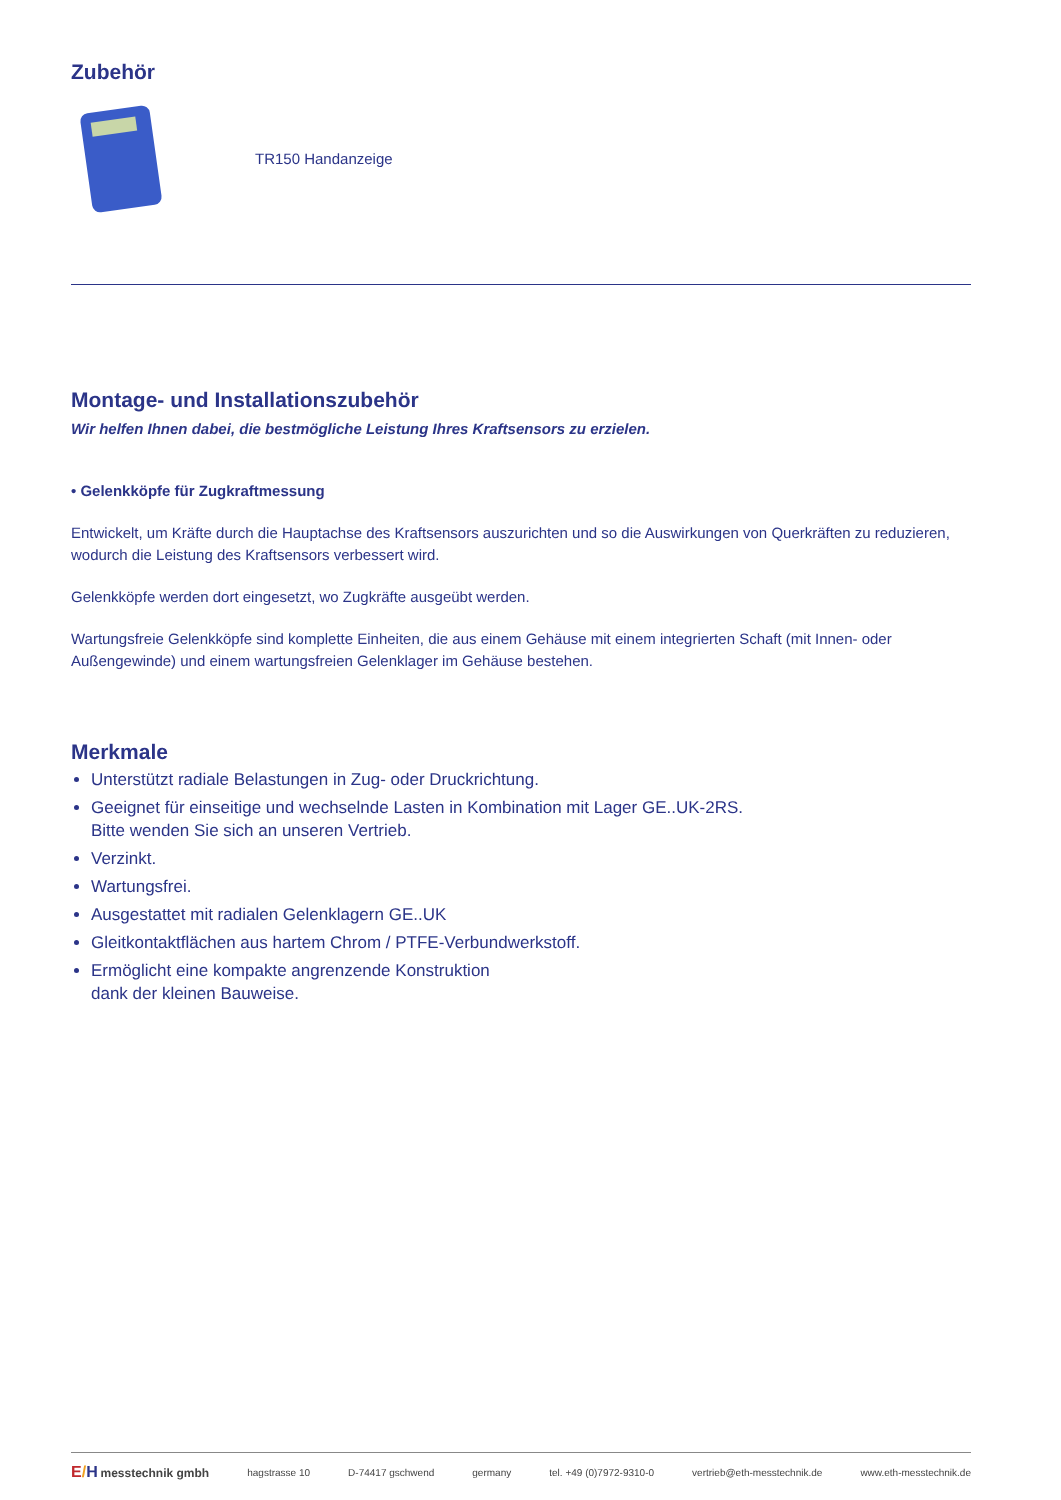Zubehör
TR150 Handanzeige
Montage- und Installationszubehör
Wir helfen Ihnen dabei, die bestmögliche Leistung Ihres Kraftsensors zu erzielen.
• Gelenkköpfe für Zugkraftmessung
Entwickelt, um Kräfte durch die Hauptachse des Kraftsensors auszurichten und so die Auswirkungen von Querkräften zu reduzieren, wodurch die Leistung des Kraftsensors verbessert wird.
Gelenkköpfe werden dort eingesetzt, wo Zugkräfte ausgeübt werden.
Wartungsfreie Gelenkköpfe sind komplette Einheiten, die aus einem Gehäuse mit einem integrierten Schaft (mit Innen- oder Außengewinde) und einem wartungsfreien Gelenklager im Gehäuse bestehen.
Merkmale
Unterstützt radiale Belastungen in Zug- oder Druckrichtung.
Geeignet für einseitige und wechselnde Lasten in Kombination mit Lager GE..UK-2RS.
Bitte wenden Sie sich an unseren Vertrieb.
Verzinkt.
Wartungsfrei.
Ausgestattet mit radialen Gelenklagern GE..UK
Gleitkontaktflächen aus hartem Chrom / PTFE-Verbundwerkstoff.
Ermöglicht eine kompakte angrenzende Konstruktion
dank der kleinen Bauweise.
E/H messtechnik gmbh hagstrasse 10 D-74417 gschwend germany tel. +49 (0)7972-9310-0 vertrieb@eth-messtechnik.de www.eth-messtechnik.de